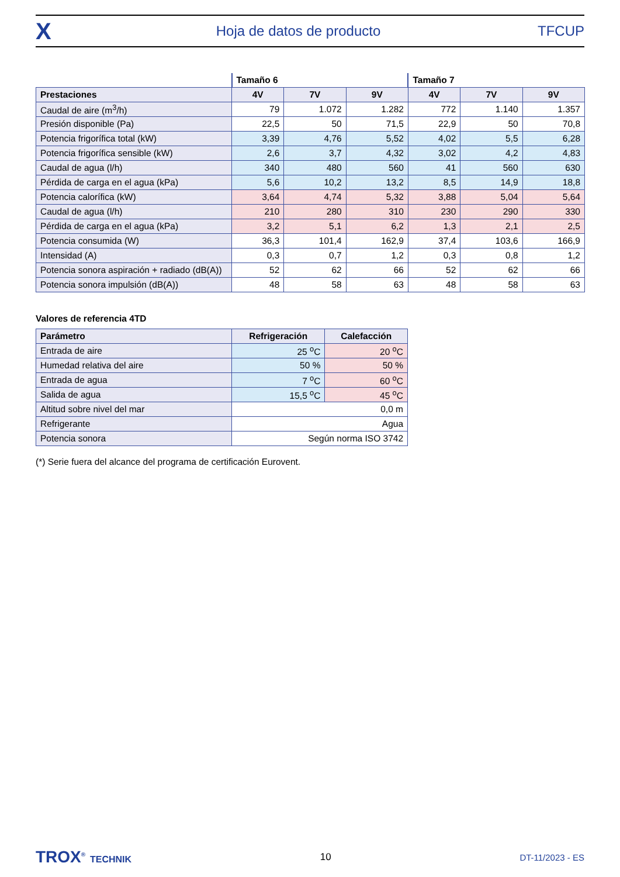X
Hoja de datos de producto TFCUP
| | Tamaño 6 | | | Tamaño 7 | | |
| Prestaciones | 4V | 7V | 9V | 4V | 7V | 9V |
| Caudal de aire (m<sup>3</sup>/h) | 79 | 1.072 | 1.282 | 772 | 1.140 | 1.357 |
| Presión disponible (Pa) | 22,5 | 50 | 71,5 | 22,9 | 50 | 70,8 |
| Potencia frigorífica total (kW) | 3,39 | 4,76 | 5,52 | 4,02 | 5,5 | 6,28 |
| Potencia frigorífica sensible (kW) | 2,6 | 3,7 | 4,32 | 3,02 | 4,2 | 4,83 |
| Caudal de agua (l/h) | 340 | 480 | 560 | 41 | 560 | 630 |
| Pérdida de carga en el agua (kPa) | 5,6 | 10,2 | 13,2 | 8,5 | 14,9 | 18,8 |
| Potencia calorífica (kW) | 3,64 | 4,74 | 5,32 | 3,88 | 5,04 | 5,64 |
| Caudal de agua (l/h) | 210 | 280 | 310 | 230 | 290 | 330 |
| Pérdida de carga en el agua (kPa) | 3,2 | 5,1 | 6,2 | 1,3 | 2,1 | 2,5 |
| Potencia consumida (W) | 36,3 | 101,4 | 162,9 | 37,4 | 103,6 | 166,9 |
| Intensidad (A) | 0,3 | 0,7 | 1,2 | 0,3 | 0,8 | 1,2 |
| Potencia sonora aspiración + radiado (dB(A)) | 52 | 62 | 66 | 52 | 62 | 66 |
| Potencia sonora impulsión (dB(A)) | 48 | 58 | 63 | 48 | 58 | 63 |
Valores de referencia 4TD
| Parámetro | Refrigeración | Calefacción |
| --- | --- | --- |
| Entrada de aire | 25 <sup>o</sup>C | 20 <sup>o</sup>C |
| Humedad relativa del aire | 50 % | 50 % |
| Entrada de agua | 7 <sup>o</sup>C | 60 <sup>o</sup>C |
| Salida de agua | 15,5 <sup>o</sup>C | 45 <sup>o</sup>C |
| Altitud sobre nivel del mar | 0,0 m | |
| Refrigerante | Agua | |
| Potencia sonora | Según norma ISO 3742 | |
(*) Serie fuera del alcance del programa de certificación Eurovent.
TROX<sup>®</sup> TECHNIK 10 DT-11/2023 - ES